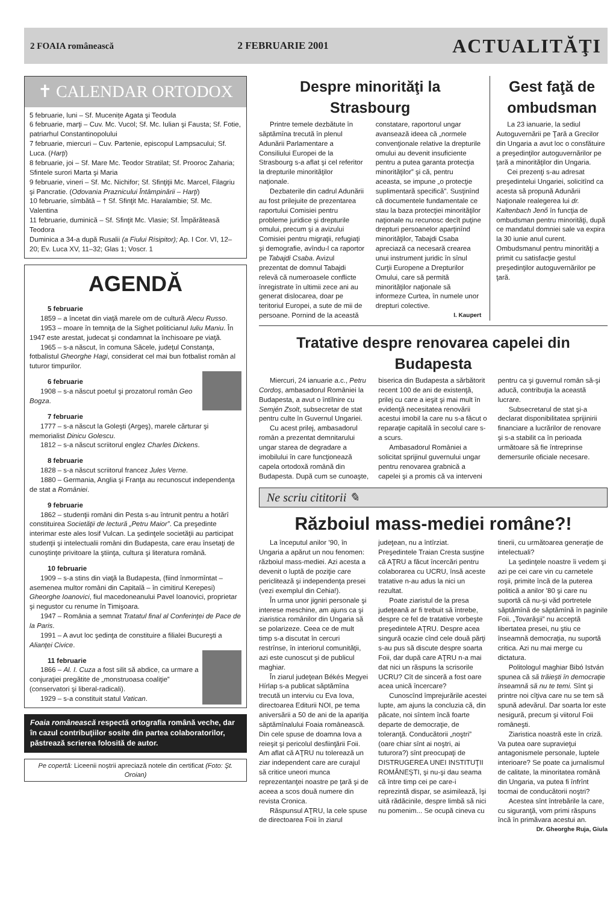2 FOAIA românească 2 FEBRUARIE 2001
ACTUALITĂŢI
✝ CALENDAR ORTODOX
5 februarie, luni – Sf. Mucenițe Agata şi Teodula
6 februarie, marţi – Cuv. Mc. Vucol; Sf. Mc. Iulian şi Fausta; Sf. Fotie, patriarhul Constantinopolului
7 februarie, miercuri – Cuv. Partenie, episcopul Lampsacului; Sf. Luca. (Harţi)
8 februarie, joi – Sf. Mare Mc. Teodor Stratilat; Sf. Prooroc Zaharia; Sfintele surori Marta şi Maria
9 februarie, vineri – Sf. Mc. Nichifor; Sf. Sfinţiţii Mc. Marcel, Filagriu şi Pancratie. (Odovania Praznicului Întâmpinării – Harţi)
10 februarie, sîmbătă – † Sf. Sfinţit Mc. Haralambie; Sf. Mc. Valentina
11 februarie, duminică – Sf. Sfinţit Mc. Vlasie; Sf. Împărăteasă Teodora
Duminica a 34-a după Rusalii (a Fiului Risipitor); Ap. I Cor. VI, 12–20; Ev. Luca XV, 11–32; Glas 1; Voscr. 1
AGENDĂ
5 februarie
1859 – a încetat din viaţă marele om de cultură Alecu Russo.
1953 – moare în temniţa de la Sighet politicianul Iuliu Maniu. În 1947 este arestat, judecat şi condamnat la închisoare pe viaţă.
1965 – s-a născut, în comuna Săcele, judeţul Constanţa, fotbalistul Gheorghe Hagi, considerat cel mai bun fotbalist român al tuturor timpurilor.
6 februarie
1908 – s-a născut poetul şi prozatorul român Geo Bogza.
7 februarie
1777 – s-a născut la Goleşti (Argeş), marele cărturar şi memorialist Dinicu Golescu.
1812 – s-a născut scriitorul englez Charles Dickens.
8 februarie
1828 – s-a născut scriitorul francez Jules Verne.
1880 – Germania, Anglia şi Franţa au recunoscut independenţa de stat a României.
9 februarie
1862 – studenţii români din Pesta s-au întrunit pentru a hotărî constituirea Societăţii de lectură „Petru Maior”. Ca preşedinte interimar este ales Iosif Vulcan. La şedinţele societăţii au participat studenţii şi intelectualii români din Budapesta, care erau însetaţi de cunoştinţe privitoare la ştiinţa, cultura şi literatura română.
10 februarie
1909 – s-a stins din viaţă la Budapesta, (fiind înmormîntat – asemenea multor români din Capitală – în cimitirul Kerepesi) Gheorghe Ioanovici, fiul macedoneanului Pavel Ioanovici, proprietar şi negustor cu renume în Timişoara.
1947 – România a semnat Tratatul final al Conferinţei de Pace de la Paris.
1991 – A avut loc şedinţa de constituire a filialei Bucureşti a Alianţei Civice.
11 februarie
1866 – Al. I. Cuza a fost silit să abdice, ca urmare a conjuraţiei pregătite de „monstruoasa coaliţie” (conservatori şi liberal-radicali).
1929 – s-a constituit statul Vatican.
Foaia românească respectă ortografia română veche, dar în cazul contribuţiilor sosite din partea colaboratorilor, păstrează scrierea folosită de autor.
Pe copertă: Liceenii noştrii apreciază notele din certificat (Foto: Şt. Oroian)
Despre minorităţi la Strasbourg
Printre temele dezbătute în săptămîna trecută în plenul Adunării Parlamentare a Consiliului Europei de la Strasbourg s-a aflat şi cel referitor la drepturile minorităţilor naţionale.
Dezbaterile din cadrul Adunării au fost prilejuite de prezentarea raportului Comisiei pentru probleme juridice şi drepturile omului, precum şi a avizului Comisiei pentru migraţii, refugiaţi şi demografie, avîndu-l ca raportor pe Tabajdi Csaba. Avizul prezentat de domnul Tabajdi relevă că numeroasele conflicte înregistrate în ultimii zece ani au generat dislocarea, doar pe teritoriul Europei, a sute de mii de persoane. Pornind de la această constatare, raportorul ungar avansează ideea că „normele convenţionale relative la drepturile omului au devenit insuficiente pentru a putea garanta protecţia minorităţilor” şi că, pentru aceasta, se impune „o protecţie suplimentară specifică”. Susţinînd că documentele fundamentale ce stau la baza protecţiei minorităţilor naţionale nu recunosc decît puţine drepturi persoanelor aparţinînd minorităţilor, Tabajdi Csaba apreciază ca necesară crearea unui instrument juridic în sînul Curţii Europene a Drepturilor Omului, care să permită minorităţilor naţionale să informeze Curtea, în numele unor drepturi colective.
I. Kaupert
Gest faţă de ombudsman
La 23 ianuarie, la sediul Autoguvernării pe Ţară a Grecilor din Ungaria a avut loc o consfătuire a preşedinţilor autoguvernărilor pe ţară a minorităţilor din Ungaria.
Cei prezenţi s-au adresat preşedintelui Ungariei, solicitînd ca acesta să propună Adunării Naţionale realegerea lui dr. Kaltenbach Jenő în funcţia de ombudsman pentru minorităţi, după ce mandatul domniei sale va expira la 30 iunie anul curent. Ombudsmanul pentru minorităţi a primit cu satisfacţie gestul preşedinţilor autoguvernărilor pe ţară.
Tratative despre renovarea capelei din Budapesta
Miercuri, 24 ianuarie a.c., Petru Cordoş, ambasadorul României la Budapesta, a avut o întîlnire cu Semjén Zsolt, subsecretar de stat pentru culte în Guvernul Ungariei.
Cu acest prilej, ambasadorul român a prezentat demnitarului ungar starea de degradare a imobilului în care funcţionează capela ortodoxă română din Budapesta. După cum se cunoaşte, biserica din Budapesta a sărbătorit recent 100 de ani de existenţă, prilej cu care a ieşit şi mai mult în evidenţă necesitatea renovării acestui imobil la care nu s-a făcut o reparaţie capitală în secolul care s-a scurs.
Ambasadorul României a solicitat sprijinul guvernului ungar pentru renovarea grabnică a capelei şi a promis că va interveni pentru ca şi guvernul român să-şi aducă, contribuţia la această lucrare.
Subsecretarul de stat şi-a declarat disponibilitatea sprijinirii financiare a lucrărilor de renovare şi s-a stabilit ca în perioada următoare să fie întreprinse demersurile oficiale necesare.
Ne scriu cititorii ✎
Războiul mass-mediei române?!
La începutul anilor ’90, în Ungaria a apărut un nou fenomen: războiul mass-mediei. Azi acesta a devenit o luptă de poziţie care periclitează şi independenţa presei (vezi exemplul din Cehia!).
În urma unor jigniri personale şi interese meschine, am ajuns ca şi ziaristica românilor din Ungaria să se polarizeze. Ceea ce de mult timp s-a discutat în cercuri restrînse, în interiorul comunităţii, azi este cunoscut şi de publicul maghiar.
În ziarul judeţean Békés Megyei Hírlap s-a publicat săptămîna trecută un interviu cu Eva Iova, directoarea Editurii NOI, pe tema aniversării a 50 de ani de la apariţia săptămînalului Foaia românească. Din cele spuse de doamna Iova a reieşit şi pericolul desfiinţării Foii. Am aflat că AŢRU nu tolerează un ziar independent care are curajul să critice uneori munca reprezentanţei noastre pe ţară şi de aceea a scos două numere din revista Cronica.
Răspunsul AŢRU, la cele spuse de directoarea Foii în ziarul judeţean, nu a întîrziat. Preşedintele Traian Cresta susţine că AŢRU a făcut încercări pentru colaborarea cu UCRU, însă aceste tratative n-au adus la nici un rezultat.
Poate ziaristul de la presa judeţeană ar fi trebuit să întrebe, despre ce fel de tratative vorbeşte preşedintele AŢRU. Despre acea singură ocazie cînd cele două părţi s-au pus să discute despre soarta Foii, dar după care AŢRU n-a mai dat nici un răspuns la scrisorile UCRU? Cît de sinceră a fost oare acea unică încercare?
Cunoscînd împrejurările acestei lupte, am ajuns la concluzia că, din păcate, noi sîntem încă foarte departe de democraţie, de toleranţă. Conducătorii „noştri” (oare chiar sînt ai noştri, ai tuturora?) sînt preocupaţi de DISTRUGEREA UNEI INSTITUŢII ROMÂNEŞTI, şi nu-şi dau seama că între timp cei pe care-i reprezintă dispar, se asimilează, îşi uită rădăcinile, despre limbă să nici nu pomenim... Se ocupă cineva cu tinerii, cu următoarea generaţie de intelectuali?
La şedinţele noastre îi vedem şi azi pe cei care vin cu carnetele roşii, primite încă de la puterea politică a anilor ’80 şi care nu suportă că nu-şi văd portretele săptămînă de săptămînă în paginile Foii. „Tovarăşii” nu acceptă libertatea presei, nu ştiu ce înseamnă democraţia, nu suportă critica. Azi nu mai merge cu dictatura.
Politologul maghiar Bibó István spunea că să trăieşti în democraţie înseamnă să nu te temi. Sînt şi printre noi cîţiva care nu se tem să spună adevărul. Dar soarta lor este nesigură, precum şi viitorul Foii româneşti.
Ziaristica noastră este în criză. Va putea oare supravieţui antagonismele personale, luptele interioare? Se poate ca jurnalismul de calitate, la minoritatea română din Ungaria, va putea fi înfrînt tocmai de conducătorii noştri?
Acestea sînt întrebările la care, cu siguranţă, vom primi răspuns încă în primăvara acestui an.
Dr. Gheorghe Ruja, Giula